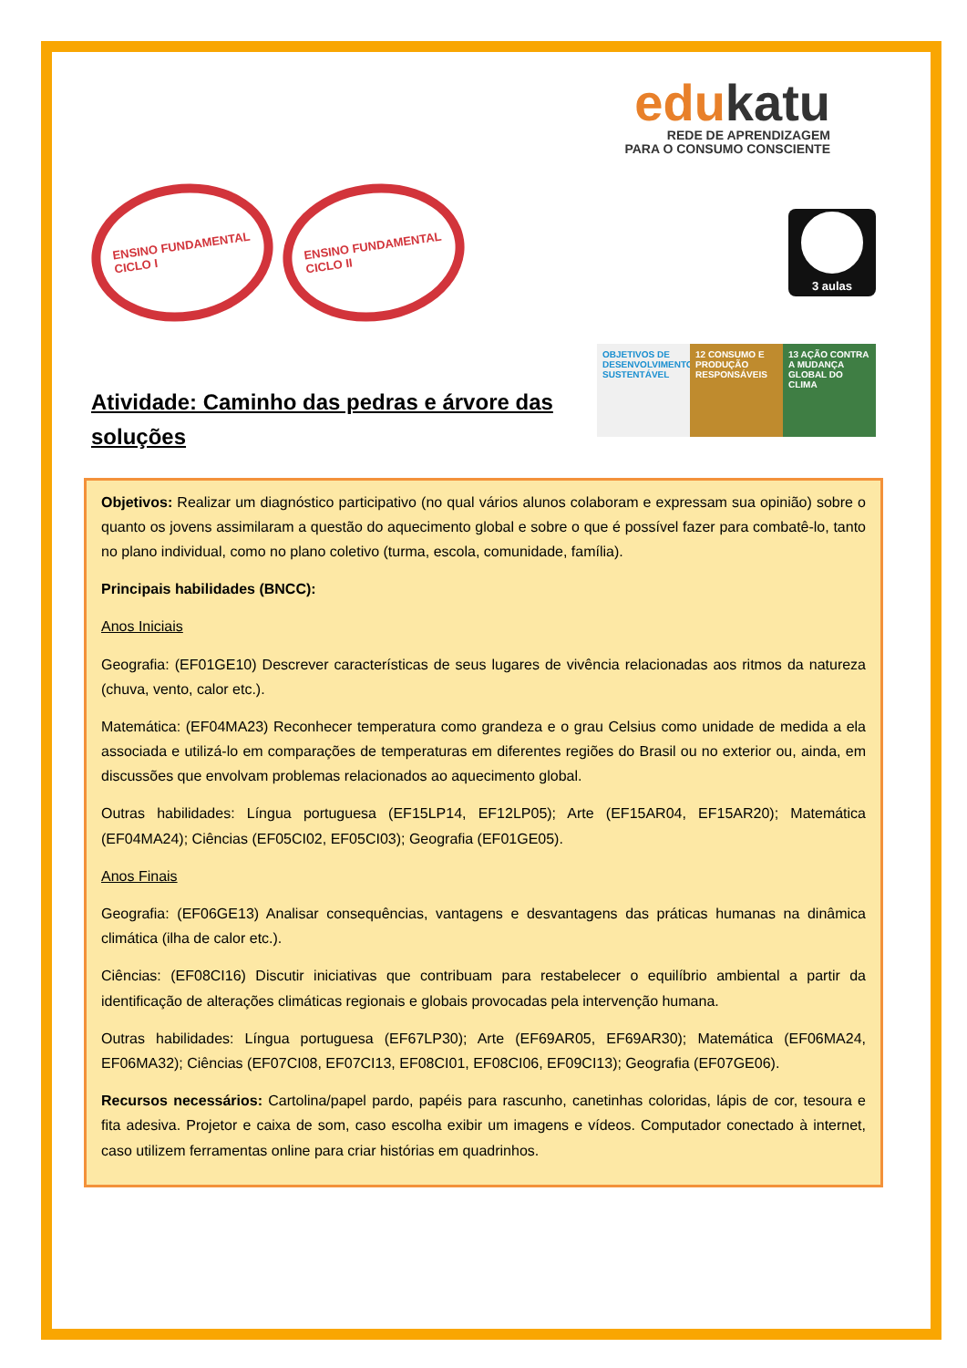edukatu
REDE DE APRENDIZAGEM
PARA O CONSUMO CONSCIENTE
ENSINO FUNDAMENTAL
CICLO I
ENSINO FUNDAMENTAL
CICLO II
3 aulas
Atividade: Caminho das pedras e árvore das soluções
OBJETIVOS DE DESENVOLVIMENTO SUSTENTÁVEL
12 CONSUMO E PRODUÇÃO RESPONSÁVEIS
13 AÇÃO CONTRA A MUDANÇA GLOBAL DO CLIMA
Objetivos: Realizar um diagnóstico participativo (no qual vários alunos colaboram e expressam sua opinião) sobre o quanto os jovens assimilaram a questão do aquecimento global e sobre o que é possível fazer para combatê-lo, tanto no plano individual, como no plano coletivo (turma, escola, comunidade, família).
Principais habilidades (BNCC):
Anos Iniciais
Geografia: (EF01GE10) Descrever características de seus lugares de vivência relacionadas aos ritmos da natureza (chuva, vento, calor etc.).
Matemática: (EF04MA23) Reconhecer temperatura como grandeza e o grau Celsius como unidade de medida a ela associada e utilizá-lo em comparações de temperaturas em diferentes regiões do Brasil ou no exterior ou, ainda, em discussões que envolvam problemas relacionados ao aquecimento global.
Outras habilidades: Língua portuguesa (EF15LP14, EF12LP05); Arte (EF15AR04, EF15AR20); Matemática (EF04MA24); Ciências (EF05CI02, EF05CI03); Geografia (EF01GE05).
Anos Finais
Geografia: (EF06GE13) Analisar consequências, vantagens e desvantagens das práticas humanas na dinâmica climática (ilha de calor etc.).
Ciências: (EF08CI16) Discutir iniciativas que contribuam para restabelecer o equilíbrio ambiental a partir da identificação de alterações climáticas regionais e globais provocadas pela intervenção humana.
Outras habilidades: Língua portuguesa (EF67LP30); Arte (EF69AR05, EF69AR30); Matemática (EF06MA24, EF06MA32); Ciências (EF07CI08, EF07CI13, EF08CI01, EF08CI06, EF09CI13); Geografia (EF07GE06).
Recursos necessários: Cartolina/papel pardo, papéis para rascunho, canetinhas coloridas, lápis de cor, tesoura e fita adesiva. Projetor e caixa de som, caso escolha exibir um imagens e vídeos. Computador conectado à internet, caso utilizem ferramentas online para criar histórias em quadrinhos.